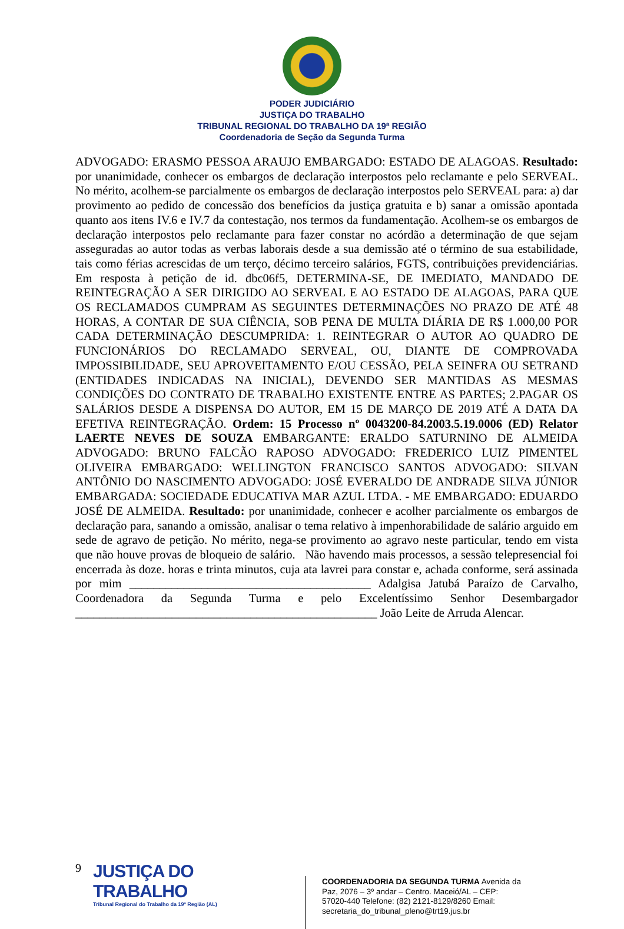PODER JUDICIÁRIO
JUSTIÇA DO TRABALHO
TRIBUNAL REGIONAL DO TRABALHO DA 19ª REGIÃO
Coordenadoria de Seção da Segunda Turma
ADVOGADO: ERASMO PESSOA ARAUJO EMBARGADO: ESTADO DE ALAGOAS. Resultado: por unanimidade, conhecer os embargos de declaração interpostos pelo reclamante e pelo SERVEAL. No mérito, acolhem-se parcialmente os embargos de declaração interpostos pelo SERVEAL para: a) dar provimento ao pedido de concessão dos benefícios da justiça gratuita e b) sanar a omissão apontada quanto aos itens IV.6 e IV.7 da contestação, nos termos da fundamentação. Acolhem-se os embargos de declaração interpostos pelo reclamante para fazer constar no acórdão a determinação de que sejam asseguradas ao autor todas as verbas laborais desde a sua demissão até o término de sua estabilidade, tais como férias acrescidas de um terço, décimo terceiro salários, FGTS, contribuições previdenciárias. Em resposta à petição de id. dbc06f5, DETERMINA-SE, DE IMEDIATO, MANDADO DE REINTEGRAÇÃO A SER DIRIGIDO AO SERVEAL E AO ESTADO DE ALAGOAS, PARA QUE OS RECLAMADOS CUMPRAM AS SEGUINTES DETERMINAÇÕES NO PRAZO DE ATÉ 48 HORAS, A CONTAR DE SUA CIÊNCIA, SOB PENA DE MULTA DIÁRIA DE R$ 1.000,00 POR CADA DETERMINAÇÃO DESCUMPRIDA: 1. REINTEGRAR O AUTOR AO QUADRO DE FUNCIONÁRIOS DO RECLAMADO SERVEAL, OU, DIANTE DE COMPROVADA IMPOSSIBILIDADE, SEU APROVEITAMENTO E/OU CESSÃO, PELA SEINFRA OU SETRAND (ENTIDADES INDICADAS NA INICIAL), DEVENDO SER MANTIDAS AS MESMAS CONDIÇÕES DO CONTRATO DE TRABALHO EXISTENTE ENTRE AS PARTES; 2.PAGAR OS SALÁRIOS DESDE A DISPENSA DO AUTOR, EM 15 DE MARÇO DE 2019 ATÉ A DATA DA EFETIVA REINTEGRAÇÃO. Ordem: 15 Processo nº 0043200-84.2003.5.19.0006 (ED) Relator LAERTE NEVES DE SOUZA EMBARGANTE: ERALDO SATURNINO DE ALMEIDA ADVOGADO: BRUNO FALCÃO RAPOSO ADVOGADO: FREDERICO LUIZ PIMENTEL OLIVEIRA EMBARGADO: WELLINGTON FRANCISCO SANTOS ADVOGADO: SILVAN ANTÔNIO DO NASCIMENTO ADVOGADO: JOSÉ EVERALDO DE ANDRADE SILVA JÚNIOR EMBARGADA: SOCIEDADE EDUCATIVA MAR AZUL LTDA. - ME EMBARGADO: EDUARDO JOSÉ DE ALMEIDA. Resultado: por unanimidade, conhecer e acolher parcialmente os embargos de declaração para, sanando a omissão, analisar o tema relativo à impenhorabilidade de salário arguido em sede de agravo de petição. No mérito, nega-se provimento ao agravo neste particular, tendo em vista que não houve provas de bloqueio de salário. Não havendo mais processos, a sessão telepresencial foi encerrada às doze. horas e trinta minutos, cuja ata lavrei para constar e, achada conforme, será assinada por mim ________________________________________ Adalgisa Jatubá Paraízo de Carvalho, Coordenadora da Segunda Turma e pelo Excelentíssimo Senhor Desembargador __________________________________________________ João Leite de Arruda Alencar.
9
JUSTIÇA DO TRABALHO
Tribunal Regional do Trabalho da 19ª Região (AL)
COORDENADORIA DA SEGUNDA TURMA Avenida da Paz, 2076 – 3º andar – Centro. Maceió/AL – CEP: 57020-440 Telefone: (82) 2121-8129/8260 Email: secretaria_do_tribunal_pleno@trt19.jus.br